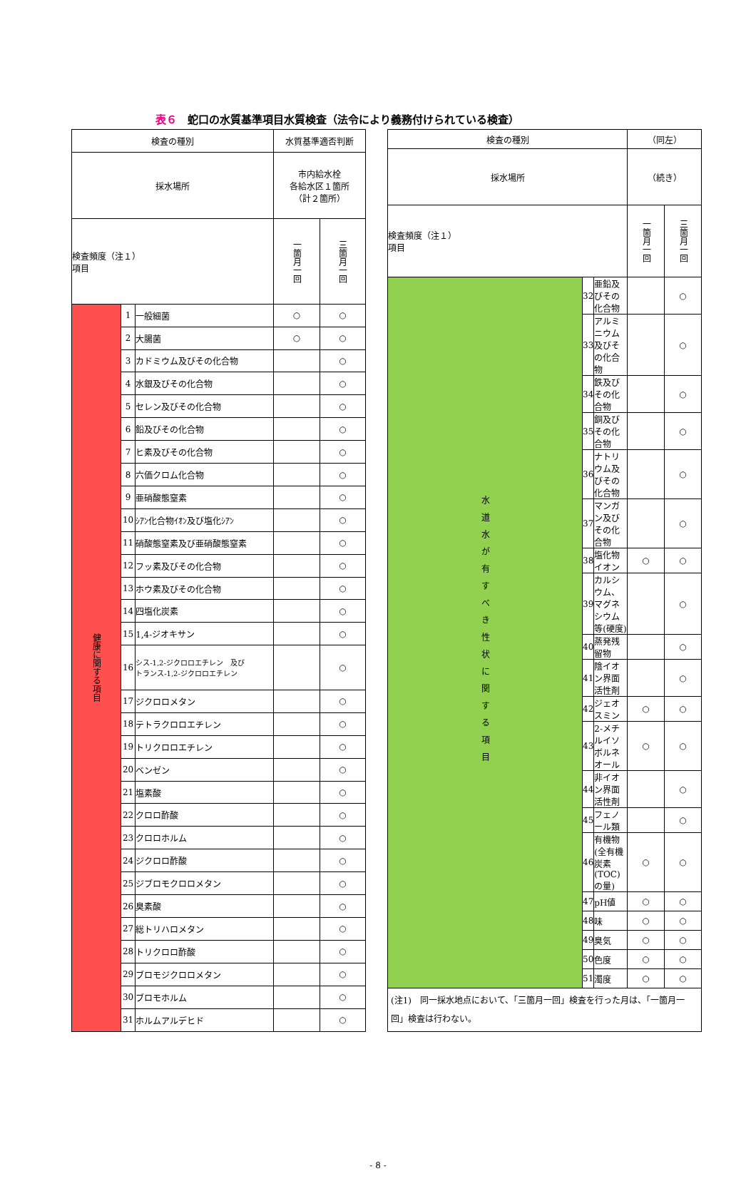表６　蛇口の水質基準項目水質検査（法令により義務付けられている検査）
| 検査の種別 | | | 水質基準適否判断 | |
| --- | --- | --- | --- | --- |
| 採水場所 | | | 市内給水栓 各給水区１箇所 （計２箇所） | |
| 検査頻度（注１） 項目 | | | 一箇月一回 | 三箇月一回 |
| 健康に関する項目 | 1 | 一般細菌 | ○ | ○ |
| | 2 | 大腸菌 | ○ | ○ |
| | 3 | カドミウム及びその化合物 | | ○ |
| | 4 | 水銀及びその化合物 | | ○ |
| | 5 | セレン及びその化合物 | | ○ |
| | 6 | 鉛及びその化合物 | | ○ |
| | 7 | ヒ素及びその化合物 | | ○ |
| | 8 | 六価クロム化合物 | | ○ |
| | 9 | 亜硝酸態窒素 | | ○ |
| | 10 | ｼｱﾝ化合物ｲｵﾝ及び塩化ｼｱﾝ | | ○ |
| | 11 | 硝酸態窒素及び亜硝酸態窒素 | | ○ |
| | 12 | フッ素及びその化合物 | | ○ |
| | 13 | ホウ素及びその化合物 | | ○ |
| | 14 | 四塩化炭素 | | ○ |
| | 15 | 1,4-ジオキサン | | ○ |
| | 16 | シス-1,2-ジクロロエチレン 及び トランス-1,2-ジクロロエチレン | | ○ |
| | 17 | ジクロロメタン | | ○ |
| | 18 | テトラクロロエチレン | | ○ |
| | 19 | トリクロロエチレン | | ○ |
| | 20 | ベンゼン | | ○ |
| | 21 | 塩素酸 | | ○ |
| | 22 | クロロ酢酸 | | ○ |
| | 23 | クロロホルム | | ○ |
| | 24 | ジクロロ酢酸 | | ○ |
| | 25 | ジブロモクロロメタン | | ○ |
| | 26 | 臭素酸 | | ○ |
| | 27 | 総トリハロメタン | | ○ |
| | 28 | トリクロロ酢酸 | | ○ |
| | 29 | ブロモジクロロメタン | | ○ |
| | 30 | ブロモホルム | | ○ |
| | 31 | ホルムアルデヒド | | ○ |
| 検査の種別 | | | （同左） | |
| --- | --- | --- | --- | --- |
| 採水場所 | | | （続き） | |
| 検査頻度（注１） 項目 | | | 一箇月一回 | 三箇月一回 |
| 水道水が有すべき性状に関する項目 | 32 | 亜鉛及びその化合物 | | ○ |
| | 33 | アルミニウム及びその化合物 | | ○ |
| | 34 | 鉄及びその化合物 | | ○ |
| | 35 | 銅及びその化合物 | | ○ |
| | 36 | ナトリウム及びその化合物 | | ○ |
| | 37 | マンガン及びその化合物 | | ○ |
| | 38 | 塩化物イオン | ○ | ○ |
| | 39 | カルシウム、マグネシウム等(硬度) | | ○ |
| | 40 | 蒸発残留物 | | ○ |
| | 41 | 陰イオン界面活性剤 | | ○ |
| | 42 | ジェオスミン | ○ | ○ |
| | 43 | 2-メチルイソボルネオール | ○ | ○ |
| | 44 | 非イオン界面活性剤 | | ○ |
| | 45 | フェノール類 | | ○ |
| | 46 | 有機物(全有機炭素(TOC)の量) | ○ | ○ |
| | 47 | pH値 | ○ | ○ |
| | 48 | 味 | ○ | ○ |
| | 49 | 臭気 | ○ | ○ |
| | 50 | 色度 | ○ | ○ |
| | 51 | 濁度 | ○ | ○ |
(注1)　同一採水地点において、「三箇月一回」検査を行った月は、「一箇月一回」検査は行わない。
- 8 -